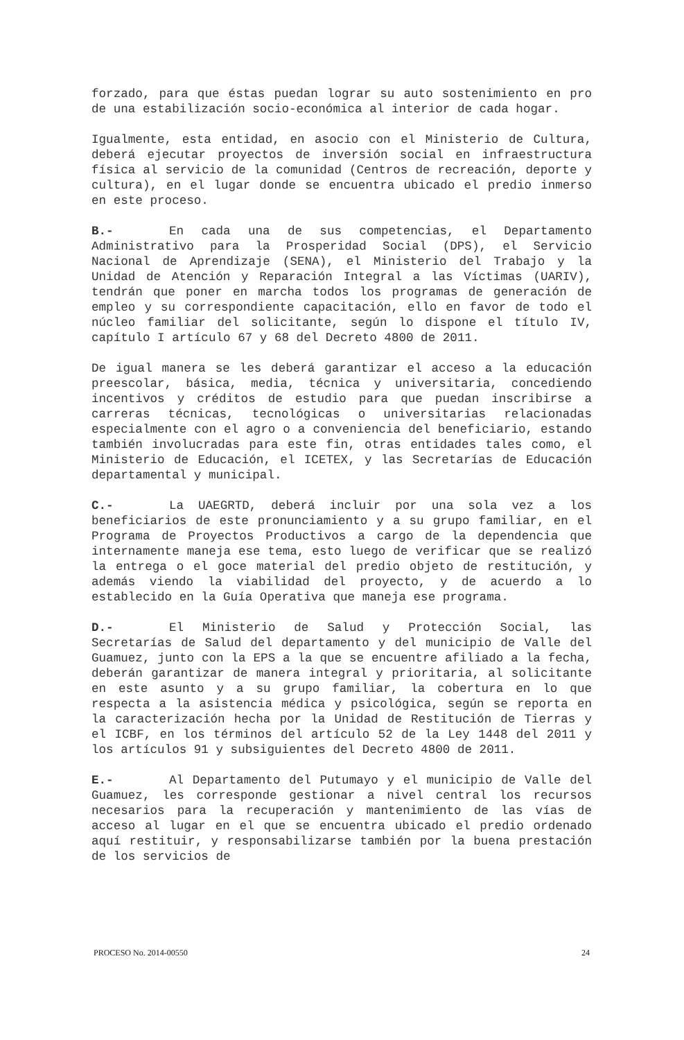forzado, para que éstas puedan lograr su auto sostenimiento en pro de una estabilización socio-económica al interior de cada hogar.
Igualmente, esta entidad, en asocio con el Ministerio de Cultura, deberá ejecutar proyectos de inversión social en infraestructura física al servicio de la comunidad (Centros de recreación, deporte y cultura), en el lugar donde se encuentra ubicado el predio inmerso en este proceso.
B.- En cada una de sus competencias, el Departamento Administrativo para la Prosperidad Social (DPS), el Servicio Nacional de Aprendizaje (SENA), el Ministerio del Trabajo y la Unidad de Atención y Reparación Integral a las Víctimas (UARIV), tendrán que poner en marcha todos los programas de generación de empleo y su correspondiente capacitación, ello en favor de todo el núcleo familiar del solicitante, según lo dispone el título IV, capítulo I artículo 67 y 68 del Decreto 4800 de 2011.
De igual manera se les deberá garantizar el acceso a la educación preescolar, básica, media, técnica y universitaria, concediendo incentivos y créditos de estudio para que puedan inscribirse a carreras técnicas, tecnológicas o universitarias relacionadas especialmente con el agro o a conveniencia del beneficiario, estando también involucradas para este fin, otras entidades tales como, el Ministerio de Educación, el ICETEX, y las Secretarías de Educación departamental y municipal.
C.- La UAEGRTD, deberá incluir por una sola vez a los beneficiarios de este pronunciamiento y a su grupo familiar, en el Programa de Proyectos Productivos a cargo de la dependencia que internamente maneja ese tema, esto luego de verificar que se realizó la entrega o el goce material del predio objeto de restitución, y además viendo la viabilidad del proyecto, y de acuerdo a lo establecido en la Guía Operativa que maneja ese programa.
D.- El Ministerio de Salud y Protección Social, las Secretarías de Salud del departamento y del municipio de Valle del Guamuez, junto con la EPS a la que se encuentre afiliado a la fecha, deberán garantizar de manera integral y prioritaria, al solicitante en este asunto y a su grupo familiar, la cobertura en lo que respecta a la asistencia médica y psicológica, según se reporta en la caracterización hecha por la Unidad de Restitución de Tierras y el ICBF, en los términos del artículo 52 de la Ley 1448 del 2011 y los artículos 91 y subsiguientes del Decreto 4800 de 2011.
E.- Al Departamento del Putumayo y el municipio de Valle del Guamuez, les corresponde gestionar a nivel central los recursos necesarios para la recuperación y mantenimiento de las vías de acceso al lugar en el que se encuentra ubicado el predio ordenado aquí restituir, y responsabilizarse también por la buena prestación de los servicios de
PROCESO No. 2014-00550 24